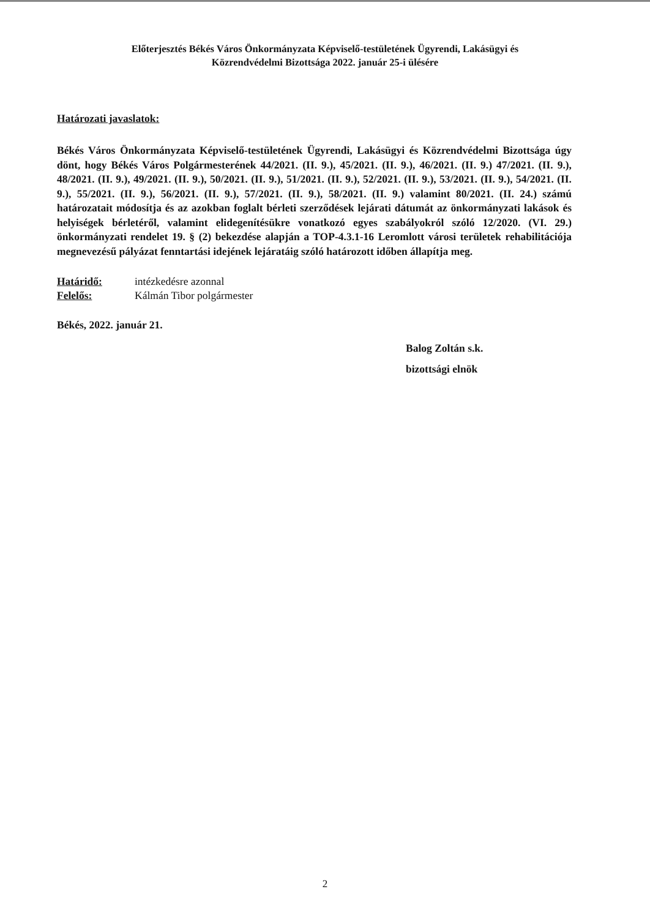Előterjesztés Békés Város Önkormányzata Képviselő-testületének Ügyrendi, Lakásügyi és
Közrendvédelmi Bizottsága 2022. január 25-i ülésére
Határozati javaslatok:
Békés Város Önkormányzata Képviselő-testületének Ügyrendi, Lakásügyi és Közrendvédelmi Bizottsága úgy dönt, hogy Békés Város Polgármesterének 44/2021. (II. 9.), 45/2021. (II. 9.), 46/2021. (II. 9.) 47/2021. (II. 9.), 48/2021. (II. 9.), 49/2021. (II. 9.), 50/2021. (II. 9.), 51/2021. (II. 9.), 52/2021. (II. 9.), 53/2021. (II. 9.), 54/2021. (II. 9.), 55/2021. (II. 9.), 56/2021. (II. 9.), 57/2021. (II. 9.), 58/2021. (II. 9.) valamint 80/2021. (II. 24.) számú határozatait módosítja és az azokban foglalt bérleti szerződések lejárati dátumát az önkormányzati lakások és helyiségek bérletéről, valamint elidegenítésükre vonatkozó egyes szabályokról szóló 12/2020. (VI. 29.) önkormányzati rendelet 19. § (2) bekezdése alapján a TOP-4.3.1-16 Leromlott városi területek rehabilitációja megnevezésű pályázat fenntartási idejének lejáratáig szóló határozott időben állapítja meg.
Határidő: intézkedésre azonnal
Felelős: Kálmán Tibor polgármester
Békés, 2022. január 21.
Balog Zoltán s.k.
bizottsági elnök
2